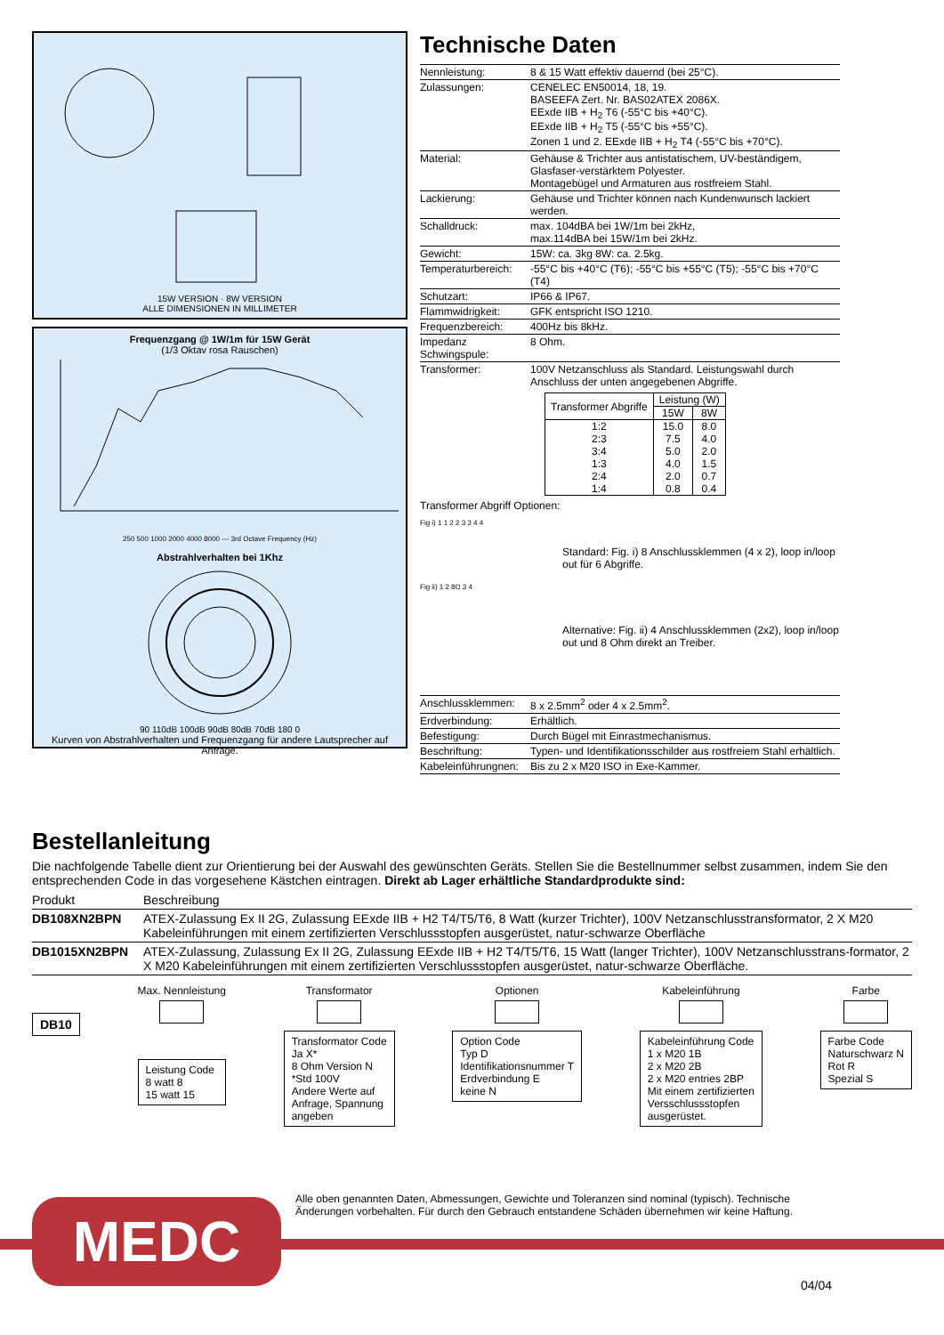15W VERSION · 8W VERSION
ALLE DIMENSIONEN IN MILLIMETER
Frequenzgang @ 1W/1m für 15W Gerät
(1/3 Oktav rosa Rauschen)
250 500 1000 2000 4000 8000 — 3rd Octave Frequency (Hz)
Abstrahlverhalten bei 1Khz
90 110dB 100dB 90dB 80dB 70dB 180 0
Kurven von Abstrahlverhalten und Frequenzgang für andere Lautsprecher auf Anfrage.
Technische Daten
| Nennleistung: | 8 & 15 Watt effektiv dauernd (bei 25°C). |
| Zulassungen: | CENELEC EN50014, 18, 19. BASEEFA Zert. Nr. BAS02ATEX 2086X. EExde IIB + H<sub>2</sub> T6 (-55°C bis +40°C). EExde IIB + H<sub>2</sub> T5 (-55°C bis +55°C). Zonen 1 und 2. EExde IIB + H<sub>2</sub> T4 (-55°C bis +70°C). |
| Material: | Gehäuse & Trichter aus antistatischem, UV-beständigem, Glasfaser-verstärktem Polyester. Montagebügel und Armaturen aus rostfreiem Stahl. |
| Lackierung: | Gehäuse und Trichter können nach Kundenwunsch lackiert werden. |
| Schalldruck: | max. 104dBA bei 1W/1m bei 2kHz, max.114dBA bei 15W/1m bei 2kHz. |
| Gewicht: | 15W: ca. 3kg 8W: ca. 2.5kg. |
| Temperaturbereich: | -55°C bis +40°C (T6); -55°C bis +55°C (T5); -55°C bis +70°C (T4) |
| Schutzart: | IP66 & IP67. |
| Flammwidrigkeit: | GFK entspricht ISO 1210. |
| Frequenzbereich: | 400Hz bis 8kHz. |
| Impedanz Schwingspule: | 8 Ohm. |
| Transformer: | 100V Netzanschluss als Standard. Leistungswahl durch Anschluss der unten angegebenen Abgriffe. |
| Transformer Abgriffe | Leistung (W) | |
| --- | --- | --- |
| | 15W | 8W |
| 1:2 2:3 3:4 1:3 2:4 1:4 | 15.0 7.5 5.0 4.0 2.0 0.8 | 8.0 4.0 2.0 1.5 0.7 0.4 |
Transformer Abgriff Optionen:
Fig i) 1 1 2 2 3 3 4 4
Fig ii) 1 2 8Ω 3 4
Standard: Fig. i) 8 Anschlussklemmen (4 x 2), loop in/loop out für 6 Abgriffe.
Alternative: Fig. ii) 4 Anschlussklemmen (2x2), loop in/loop out und 8 Ohm direkt an Treiber.
| Anschlussklemmen: | 8 x 2.5mm<sup>2</sup> oder 4 x 2.5mm<sup>2</sup>. |
| Erdverbindung: | Erhältlich. |
| Befestigung: | Durch Bügel mit Einrastmechanismus. |
| Beschriftung: | Typen- und Identifikationsschilder aus rostfreiem Stahl erhältlich. |
| Kabeleinführungnen: | Bis zu 2 x M20 ISO in Exe-Kammer. |
Bestellanleitung
Die nachfolgende Tabelle dient zur Orientierung bei der Auswahl des gewünschten Geräts. Stellen Sie die Bestellnummer selbst zusammen, indem Sie den entsprechenden Code in das vorgesehene Kästchen eintragen. Direkt ab Lager erhältliche Standardprodukte sind:
| Produkt | Beschreibung |
| --- | --- |
| DB108XN2BPN | ATEX-Zulassung Ex II 2G, Zulassung EExde IIB + H2 T4/T5/T6, 8 Watt (kurzer Trichter), 100V Netzanschlusstransformator, 2 X M20 Kabeleinführungen mit einem zertifizierten Verschlussstopfen ausgerüstet, natur-schwarze Oberfläche |
| DB1015XN2BPN | ATEX-Zulassung, Zulassung Ex II 2G, Zulassung EExde IIB + H2 T4/T5/T6, 15 Watt (langer Trichter), 100V Netzanschlusstrans-formator, 2 X M20 Kabeleinführungen mit einem zertifizierten Verschlussstopfen ausgerüstet, natur-schwarze Oberfläche. |
DB10
Max. Nennleistung
Leistung Code
8 watt 8
15 watt 15
Transformator
Transformator Code
Ja X*
8 Ohm Version N
*Std 100V
Andere Werte auf
Anfrage, Spannung
angeben
Optionen
Option Code
Typ D
Identifikationsnummer T
Erdverbindung E
keine N
Kabeleinführung
Kabeleinführung Code
1 x M20 1B
2 x M20 2B
2 x M20 entries 2BP
Mit einem zertifizierten
Versschlussstopfen
ausgerüstet.
Farbe
Farbe Code
Naturschwarz N
Rot R
Spezial S
MEDC
Alle oben genannten Daten, Abmessungen, Gewichte und Toleranzen sind nominal (typisch). Technische Änderungen vorbehalten. Für durch den Gebrauch entstandene Schäden übernehmen wir keine Haftung.
04/04